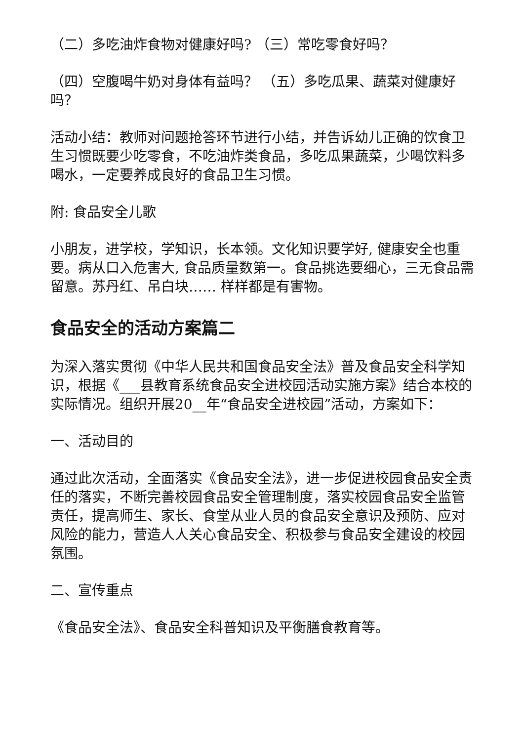（二）多吃油炸食物对健康好吗? （三）常吃零食好吗？
（四）空腹喝牛奶对身体有益吗？ （五）多吃瓜果、蔬菜对健康好吗？
活动小结：教师对问题抢答环节进行小结，并告诉幼儿正确的饮食卫生习惯既要少吃零食，不吃油炸类食品，多吃瓜果蔬菜，少喝饮料多喝水，一定要养成良好的食品卫生习惯。
附: 食品安全儿歌
小朋友，进学校，学知识，长本领。文化知识要学好, 健康安全也重要。病从口入危害大, 食品质量数第一。食品挑选要细心，三无食品需留意。苏丹红、吊白块…… 样样都是有害物。
食品安全的活动方案篇二
为深入落实贯彻《中华人民共和国食品安全法》普及食品安全科学知识，根据《___县教育系统食品安全进校园活动实施方案》结合本校的实际情况。组织开展20__年“食品安全进校园”活动，方案如下：
一、活动目的
通过此次活动，全面落实《食品安全法》，进一步促进校园食品安全责任的落实，不断完善校园食品安全管理制度，落实校园食品安全监管责任，提高师生、家长、食堂从业人员的食品安全意识及预防、应对风险的能力，营造人人关心食品安全、积极参与食品安全建设的校园氛围。
二、宣传重点
《食品安全法》、食品安全科普知识及平衡膳食教育等。